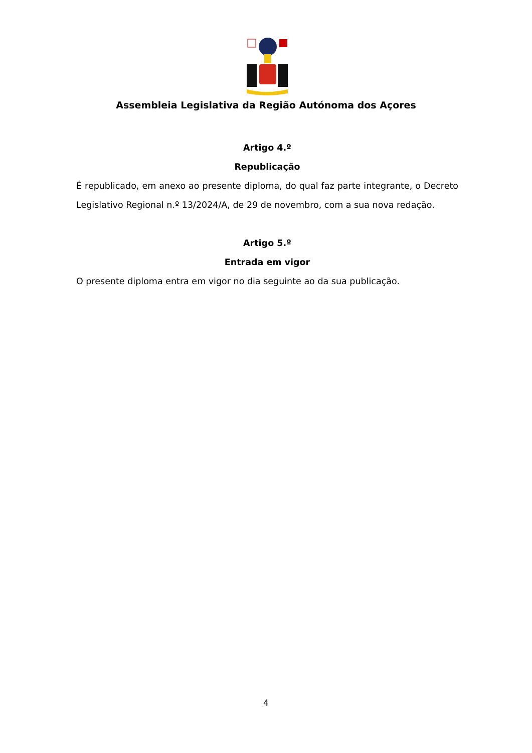Assembleia Legislativa da Região Autónoma dos Açores
Artigo 4.º
Republicação
É republicado, em anexo ao presente diploma, do qual faz parte integrante, o Decreto Legislativo Regional n.º 13/2024/A, de 29 de novembro, com a sua nova redação.
Artigo 5.º
Entrada em vigor
O presente diploma entra em vigor no dia seguinte ao da sua publicação.
4